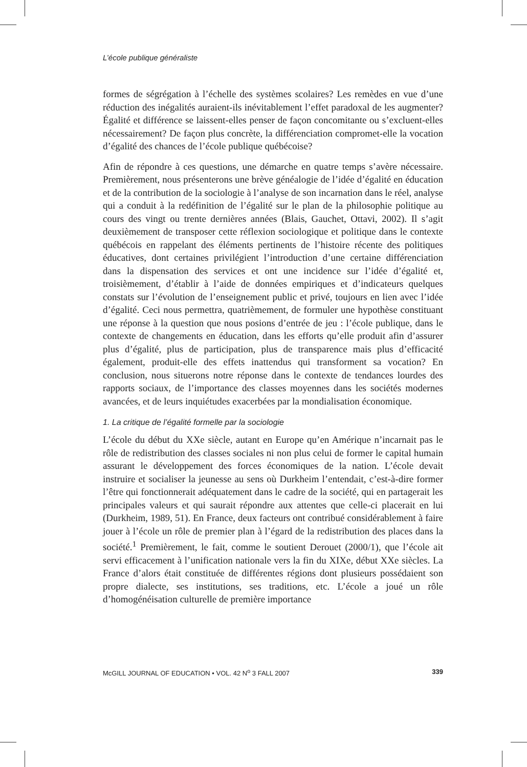L’école publique généraliste
formes de ségrégation à l’échelle des systèmes scolaires? Les remèdes en vue d’une réduction des inégalités auraient-ils inévitablement l’effet paradoxal de les augmenter? Égalité et différence se laissent-elles penser de façon concomitante ou s’excluent-elles nécessairement? De façon plus concrète, la différenciation compromet-elle la vocation d’égalité des chances de l’école publique québécoise?
Afin de répondre à ces questions, une démarche en quatre temps s’avère nécessaire. Premièrement, nous présenterons une brève généalogie de l’idée d’égalité en éducation et de la contribution de la sociologie à l’analyse de son incarnation dans le réel, analyse qui a conduit à la redéfinition de l’égalité sur le plan de la philosophie politique au cours des vingt ou trente dernières années (Blais, Gauchet, Ottavi, 2002). Il s’agit deuxièmement de transposer cette réflexion sociologique et politique dans le contexte québécois en rappelant des éléments pertinents de l’histoire récente des politiques éducatives, dont certaines privilégient l’introduction d’une certaine différenciation dans la dispensation des services et ont une incidence sur l’idée d’égalité et, troisièmement, d’établir à l’aide de données empiriques et d’indicateurs quelques constats sur l’évolution de l’enseignement public et privé, toujours en lien avec l’idée d’égalité. Ceci nous permettra, quatrièmement, de formuler une hypothèse constituant une réponse à la question que nous posions d’entrée de jeu : l’école publique, dans le contexte de changements en éducation, dans les efforts qu’elle produit afin d’assurer plus d’égalité, plus de participation, plus de transparence mais plus d’efficacité également, produit-elle des effets inattendus qui transforment sa vocation? En conclusion, nous situerons notre réponse dans le contexte de tendances lourdes des rapports sociaux, de l’importance des classes moyennes dans les sociétés modernes avancées, et de leurs inquiétudes exacerbées par la mondialisation économique.
1. La critique de l’égalité formelle par la sociologie
L’école du début du XXe siècle, autant en Europe qu’en Amérique n’incarnait pas le rôle de redistribution des classes sociales ni non plus celui de former le capital humain assurant le développement des forces économiques de la nation. L’école devait instruire et socialiser la jeunesse au sens où Durkheim l’entendait, c’est-à-dire former l’être qui fonctionnerait adéquatement dans le cadre de la société, qui en partagerait les principales valeurs et qui saurait répondre aux attentes que celle-ci placerait en lui (Durkheim, 1989, 51). En France, deux facteurs ont contribué considérablement à faire jouer à l’école un rôle de premier plan à l’égard de la redistribution des places dans la société.<sup>1</sup> Premièrement, le fait, comme le soutient Derouet (2000/1), que l’école ait servi efficacement à l’unification nationale vers la fin du XIXe, début XXe siècles. La France d’alors était constituée de différentes régions dont plusieurs possédaient son propre dialecte, ses institutions, ses traditions, etc. L’école a joué un rôle d’homogénéisation culturelle de première importance
McGILL JOURNAL OF EDUCATION • VOL. 42 N<sup>o</sup> 3 FALL 2007 339